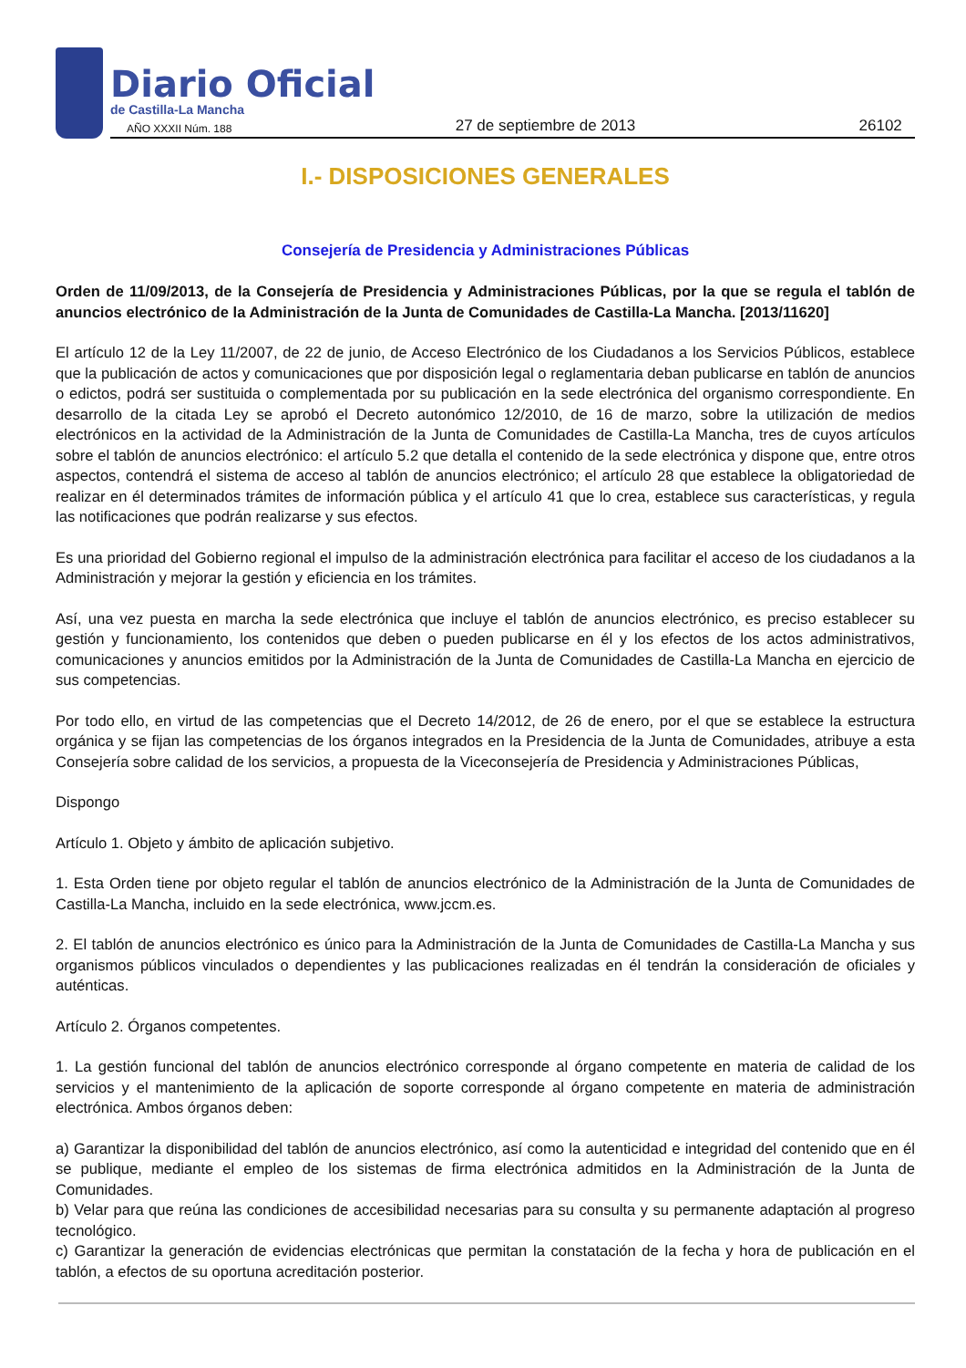Diario Oficial
de Castilla-La Mancha
AÑO XXXII Núm. 188 27 de septiembre de 2013 26102
I.- DISPOSICIONES GENERALES
Consejería de Presidencia y Administraciones Públicas
Orden de 11/09/2013, de la Consejería de Presidencia y Administraciones Públicas, por la que se regula el tablón de anuncios electrónico de la Administración de la Junta de Comunidades de Castilla-La Mancha. [2013/11620]
El artículo 12 de la Ley 11/2007, de 22 de junio, de Acceso Electrónico de los Ciudadanos a los Servicios Públicos, establece que la publicación de actos y comunicaciones que por disposición legal o reglamentaria deban publicarse en tablón de anuncios o edictos, podrá ser sustituida o complementada por su publicación en la sede electrónica del organismo correspondiente. En desarrollo de la citada Ley se aprobó el Decreto autonómico 12/2010, de 16 de marzo, sobre la utilización de medios electrónicos en la actividad de la Administración de la Junta de Comunidades de Castilla-La Mancha, tres de cuyos artículos sobre el tablón de anuncios electrónico: el artículo 5.2 que detalla el contenido de la sede electrónica y dispone que, entre otros aspectos, contendrá el sistema de acceso al tablón de anuncios electrónico; el artículo 28 que establece la obligatoriedad de realizar en él determinados trámites de información pública y el artículo 41 que lo crea, establece sus características, y regula las notificaciones que podrán realizarse y sus efectos.
Es una prioridad del Gobierno regional el impulso de la administración electrónica para facilitar el acceso de los ciudadanos a la Administración y mejorar la gestión y eficiencia en los trámites.
Así, una vez puesta en marcha la sede electrónica que incluye el tablón de anuncios electrónico, es preciso establecer su gestión y funcionamiento, los contenidos que deben o pueden publicarse en él y los efectos de los actos administrativos, comunicaciones y anuncios emitidos por la Administración de la Junta de Comunidades de Castilla-La Mancha en ejercicio de sus competencias.
Por todo ello, en virtud de las competencias que el Decreto 14/2012, de 26 de enero, por el que se establece la estructura orgánica y se fijan las competencias de los órganos integrados en la Presidencia de la Junta de Comunidades, atribuye a esta Consejería sobre calidad de los servicios, a propuesta de la Viceconsejería de Presidencia y Administraciones Públicas,
Dispongo
Artículo 1. Objeto y ámbito de aplicación subjetivo.
1. Esta Orden tiene por objeto regular el tablón de anuncios electrónico de la Administración de la Junta de Comunidades de Castilla-La Mancha, incluido en la sede electrónica, www.jccm.es.
2. El tablón de anuncios electrónico es único para la Administración de la Junta de Comunidades de Castilla-La Mancha y sus organismos públicos vinculados o dependientes y las publicaciones realizadas en él tendrán la consideración de oficiales y auténticas.
Artículo 2. Órganos competentes.
1. La gestión funcional del tablón de anuncios electrónico corresponde al órgano competente en materia de calidad de los servicios y el mantenimiento de la aplicación de soporte corresponde al órgano competente en materia de administración electrónica. Ambos órganos deben:
a) Garantizar la disponibilidad del tablón de anuncios electrónico, así como la autenticidad e integridad del contenido que en él se publique, mediante el empleo de los sistemas de firma electrónica admitidos en la Administración de la Junta de Comunidades.
b) Velar para que reúna las condiciones de accesibilidad necesarias para su consulta y su permanente adaptación al progreso tecnológico.
c) Garantizar la generación de evidencias electrónicas que permitan la constatación de la fecha y hora de publicación en el tablón, a efectos de su oportuna acreditación posterior.